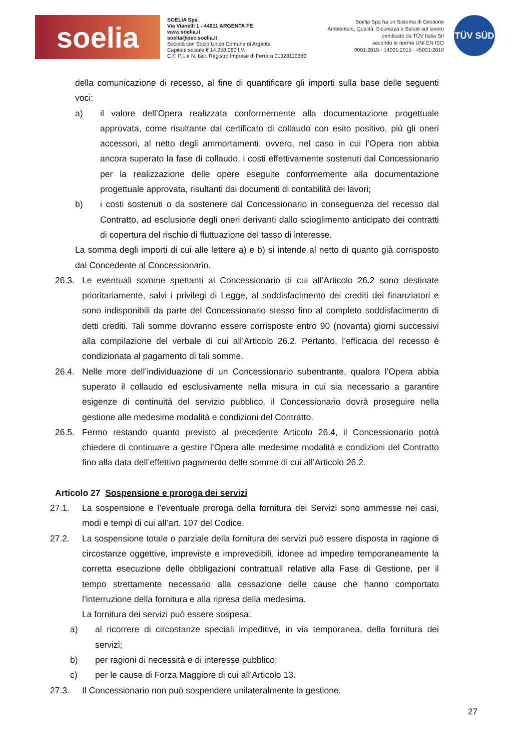soelia
SOELIA Spa
Via Vianelli 1 - 44011 ARGENTA FE
www.soelia.it
soelia@pec.soelia.it
Società con Socio Unico Comune di Argenta
Capitale sociale € 14.258.060 I.V.
C.F. P.I. e N. Iscr. Registro Imprese di Ferrara 01328110380
Soelia Spa ha un Sistema di Gestione
Ambientale, Qualità, Sicurezza e Salute sul lavoro
certificato da TÜV Italia Srl
secondo le norme UNI EN ISO
9001:2015 - 14001:2015 - 45001:2018
TÜV SÜD
della comunicazione di recesso, al fine di quantificare gli importi sulla base delle seguenti voci:
a) il valore dell’Opera realizzata conformemente alla documentazione progettuale approvata, come risultante dal certificato di collaudo con esito positivo, più gli oneri accessori, al netto degli ammortamenti; ovvero, nel caso in cui l’Opera non abbia ancora superato la fase di collaudo, i costi effettivamente sostenuti dal Concessionario per la realizzazione delle opere eseguite conformemente alla documentazione progettuale approvata, risultanti dai documenti di contabilità dei lavori;
b) i costi sostenuti o da sostenere dal Concessionario in conseguenza del recesso dal Contratto, ad esclusione degli oneri derivanti dallo scioglimento anticipato dei contratti di copertura del rischio di fluttuazione del tasso di interesse.
La somma degli importi di cui alle lettere a) e b) si intende al netto di quanto già corrisposto dal Concedente al Concessionario.
26.3. Le eventuali somme spettanti al Concessionario di cui all’Articolo 26.2 sono destinate prioritariamente, salvi i privilegi di Legge, al soddisfacimento dei crediti dei finanziatori e sono indisponibili da parte del Concessionario stesso fino al completo soddisfacimento di detti crediti. Tali somme dovranno essere corrisposte entro 90 (novanta) giorni successivi alla compilazione del verbale di cui all’Articolo 26.2. Pertanto, l’efficacia del recesso è condizionata al pagamento di tali somme.
26.4. Nelle more dell’individuazione di un Concessionario subentrante, qualora l’Opera abbia superato il collaudo ed esclusivamente nella misura in cui sia necessario a garantire esigenze di continuità del servizio pubblico, il Concessionario dovrà proseguire nella gestione alle medesime modalità e condizioni del Contratto.
26.5. Fermo restando quanto previsto al precedente Articolo 26.4, il Concessionario potrà chiedere di continuare a gestire l’Opera alle medesime modalità e condizioni del Contratto fino alla data dell’effettivo pagamento delle somme di cui all’Articolo 26.2.
Articolo 27 Sospensione e proroga dei servizi
27.1. La sospensione e l’eventuale proroga della fornitura dei Servizi sono ammesse nei casi, modi e tempi di cui all’art. 107 del Codice.
27.2. La sospensione totale o parziale della fornitura dei servizi può essere disposta in ragione di circostanze oggettive, impreviste e imprevedibili, idonee ad impedire temporaneamente la corretta esecuzione delle obbligazioni contrattuali relative alla Fase di Gestione, per il tempo strettamente necessario alla cessazione delle cause che hanno comportato l’interruzione della fornitura e alla ripresa della medesima.
La fornitura dei servizi può essere sospesa:
a) al ricorrere di circostanze speciali impeditive, in via temporanea, della fornitura dei servizi;
b) per ragioni di necessità e di interesse pubblico;
c) per le cause di Forza Maggiore di cui all’Articolo 13.
27.3. Il Concessionario non può sospendere unilateralmente la gestione.
27